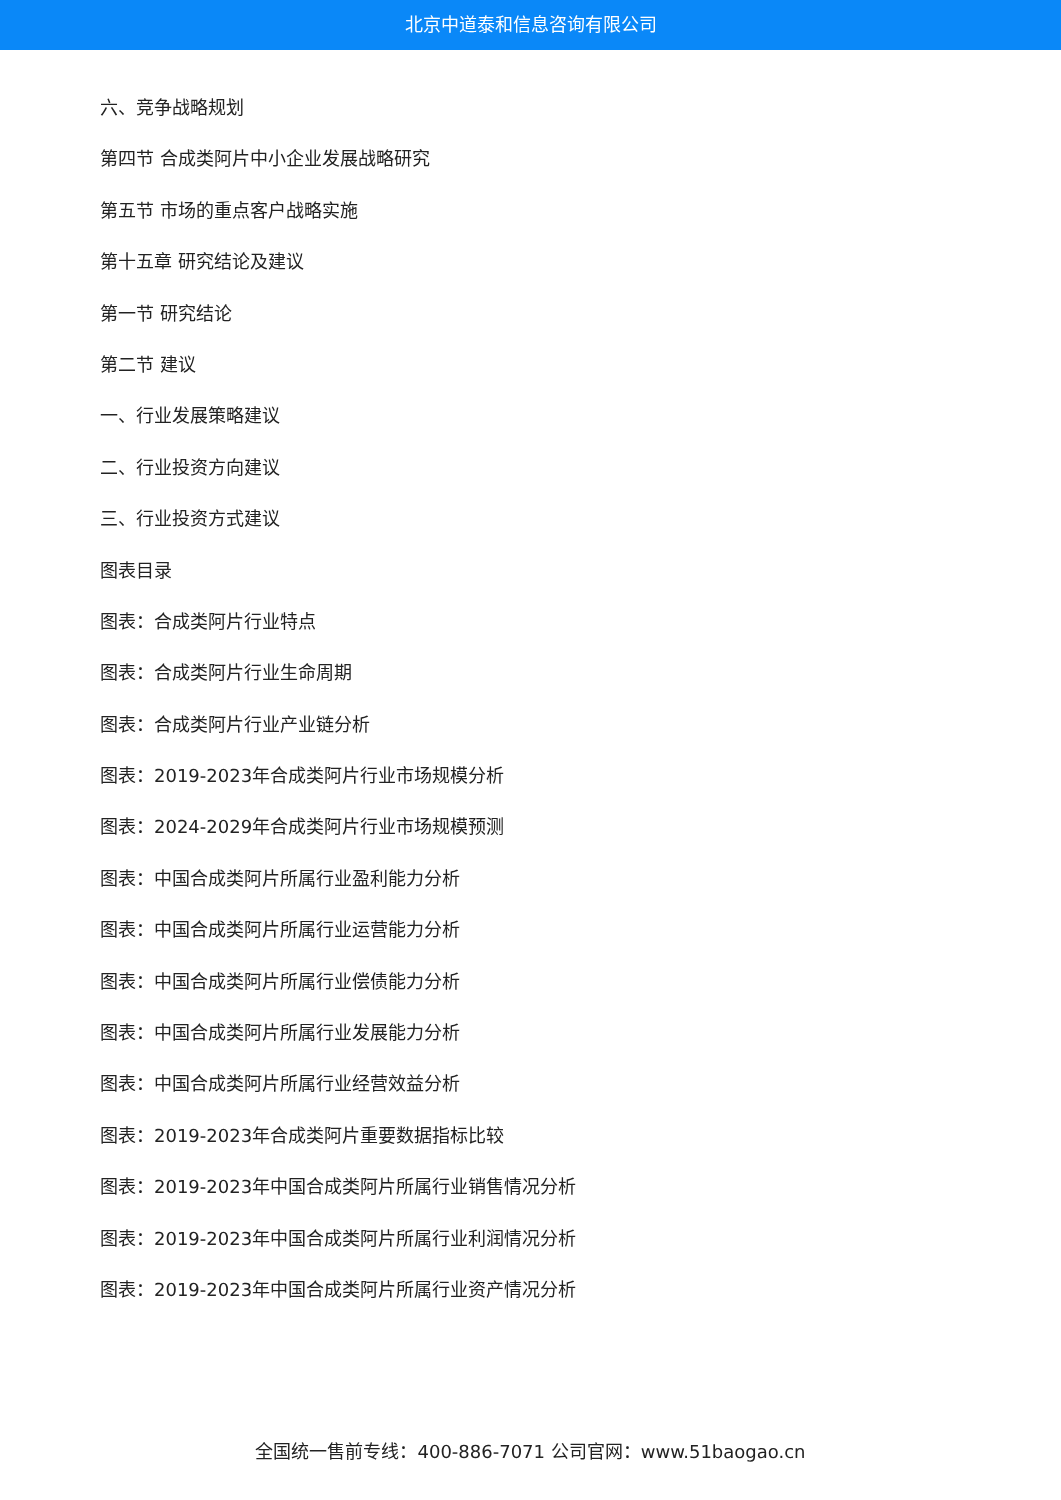北京中道泰和信息咨询有限公司
六、竞争战略规划
第四节 合成类阿片中小企业发展战略研究
第五节 市场的重点客户战略实施
第十五章 研究结论及建议
第一节 研究结论
第二节 建议
一、行业发展策略建议
二、行业投资方向建议
三、行业投资方式建议
图表目录
图表：合成类阿片行业特点
图表：合成类阿片行业生命周期
图表：合成类阿片行业产业链分析
图表：2019-2023年合成类阿片行业市场规模分析
图表：2024-2029年合成类阿片行业市场规模预测
图表：中国合成类阿片所属行业盈利能力分析
图表：中国合成类阿片所属行业运营能力分析
图表：中国合成类阿片所属行业偿债能力分析
图表：中国合成类阿片所属行业发展能力分析
图表：中国合成类阿片所属行业经营效益分析
图表：2019-2023年合成类阿片重要数据指标比较
图表：2019-2023年中国合成类阿片所属行业销售情况分析
图表：2019-2023年中国合成类阿片所属行业利润情况分析
图表：2019-2023年中国合成类阿片所属行业资产情况分析
全国统一售前专线：400-886-7071 公司官网：www.51baogao.cn